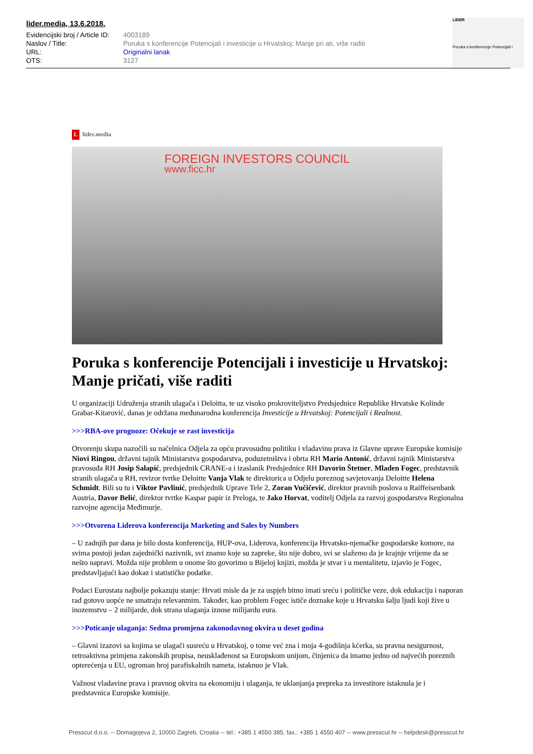lider.media, 13.6.2018.
| Evidencijski broj / Article ID: | 4003189 |
| Naslov / Title: | Poruka s konferencije Potencijali i investicije u Hrvatskoj: Manje pri ati, više raditi |
| URL: | Originalni lanak |
| OTS: | 3127 |
LIDER
Poruka s konferencije Potencijali i
Llider.media
FOREIGN INVESTORS COUNCIL
www.ficc.hr
Poruka s konferencije Potencijali i investicije u Hrvatskoj: Manje pričati, više raditi
U organizaciji Udruženja stranih ulagača i Deloitta, te uz visoko prokroviteljstvo Predsjednice Republike Hrvatske Kolinde Grabar-Kitarović, danas je održana međunarodna konferencija Investicije u Hrvatskoj: Potencijali i Realnost.
>>>RBA-ove prognoze: Očekuje se rast investicija
Otvorenju skupa nazočili su načelnica Odjela za opću pravosudnu politiku i vladavinu prava iz Glavne uprave Europske komisije Niovi Ringou, državni tajnik Ministarstva gospodarstva, poduzetništva i obrta RH Mario Antonić, državni tajnik Ministarstva pravosuđa RH Josip Salapić, predsjednik CRANE-a i izaslanik Predsjednice RH Davorin Štetner, Mladen Fogec, predstavnik stranih ulagača u RH, revizor tvrtke Deloitte Vanja Vlak te direktorica u Odjelu poreznog savjetovanja Deloitte Helena Schmidt. Bili su tu i Viktor Pavlinić, predsjednik Uprave Tele 2, Zoran Vučičević, direktor pravnih poslova u Raiffeisenbank Austria, Davor Belić, direktor tvrtke Kaspar papir iz Preloga, te Jako Horvat, voditelj Odjela za razvoj gospodarstva Regionalna razvojne agencija Međimurje.
>>>Otvorena Liderova konferencija Marketing and Sales by Numbers
– U zadnjih par dana je bilo dosta konferencija, HUP-ova, Liderova, konferencija Hrvatsko-njemačke gospodarske komore, na svima postoji jedan zajednički nazivnik, svi znamo koje su zapreke, što nije dobro, svi se slažemo da je krajnje vrijeme da se nešto napravi. Možda nije problem u onome što govorimo u Bijeloj knjizi, možda je stvar i u mentalitetu, izjavio je Fogec, predstavljajući kao dokaz i statističke podatke.
Podaci Eurostata najbolje pokazuju stanje: Hrvati misle da je za uspjeh bitno imati sreću i političke veze, dok edukaciju i naporan rad gotovo uopće ne smatraju relevantnim. Također, kao problem Fogec ističe doznake koje u Hrvatsku šalju ljudi koji žive u inozemstvu – 2 milijarde, dok strana ulaganja iznose milijardu eura.
>>>Poticanje ulaganja: Sedma promjena zakonodavnog okvira u deset godina
– Glavni izazovi sa kojima se ulagači susreću u Hrvatskoj, o tome već zna i moja 4-godišnja kćerka, su pravna nesigurnost, retroaktivna primjena zakonskih propisa, neusklađenost sa Europskom unijom, činjenica da imamo jedno od najvećih poreznih opterećenja u EU, ogroman broj parafiskalnih nameta, istaknuo je Vlak.
Važnost vladavine prava i pravnog okvira na ekonomiju i ulaganja, te uklanjanja prepreka za investitore istaknula je i predstavnica Europske komisije.
Presscut d.o.o. -- Domagojeva 2, 10000 Zagreb, Croatia -- tel.: +385 1 4550 385, fax.: +385 1 4550 407 -- www.presscut.hr -- helpdesk@presscut.hr